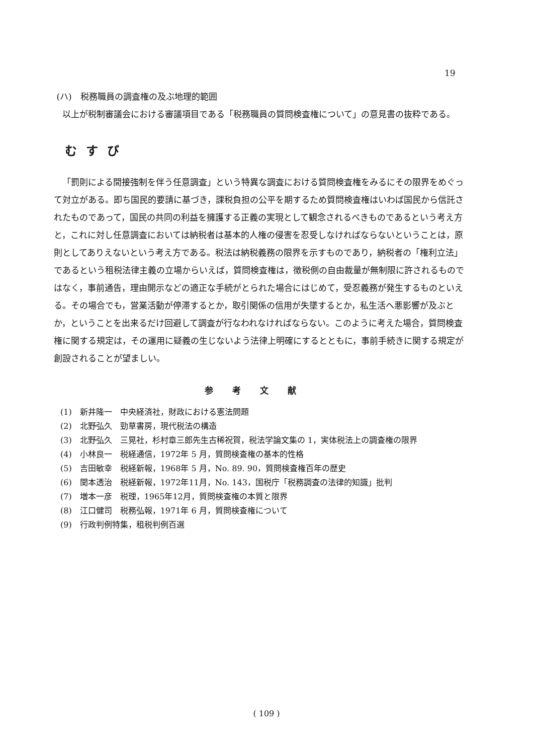19
(ハ)　税務職員の調査権の及ぶ地理的範囲
以上が税制審議会における審議項目である「税務職員の質問検査権について」の意見書の抜粋である。
むすび
「罰則による間接強制を伴う任意調査」という特異な調査における質問検査権をみるにその限界をめぐって対立がある。即ち国民的要請に基づき，課税負担の公平を期するため質問検査権はいわば国民から信託されたものであって，国民の共同の利益を擁護する正義の実現として観念されるべきものであるという考え方と，これに対し任意調査においては納税者は基本的人権の侵害を忍受しなければならないということは，原則としてありえないという考え方である。税法は納税義務の限界を示すものであり，納税者の「権利立法」であるという租税法律主義の立場からいえば，質問検査権は，徴税側の自由裁量が無制限に許されるものではなく，事前通告，理由開示などの適正な手続がとられた場合にはじめて，受忍義務が発生するものといえる。その場合でも，営業活動が停滞するとか，取引関係の信用が失墜するとか，私生活へ悪影響が及ぶとか，ということを出来るだけ回避して調査が行なわれなければならない。このように考えた場合，質問検査権に関する規定は，その運用に疑義の生じないよう法律上明確にするとともに，事前手続きに関する規定が創設されることが望ましい。
参考文献
(1)　新井隆一　中央経済社，財政における憲法問題
(2)　北野弘久　勁草書房，現代税法の構造
(3)　北野弘久　三晃社，杉村章三郎先生古稀祝賀，税法学論文集の 1，実体税法上の調査権の限界
(4)　小林良一　税経通信，1972年 5 月，質問検査権の基本的性格
(5)　吉田敏幸　税経新報，1968年 5 月，No. 89. 90，質問検査権百年の歴史
(6)　関本透治　税経新報，1972年11月，No. 143，国税庁「税務調査の法律的知識」批判
(7)　増本一彦　税理，1965年12月，質問検査権の本質と限界
(8)　江口健司　税務弘報，1971年 6 月，質問検査権について
(9)　行政判例特集，租税判例百選
( 109 )